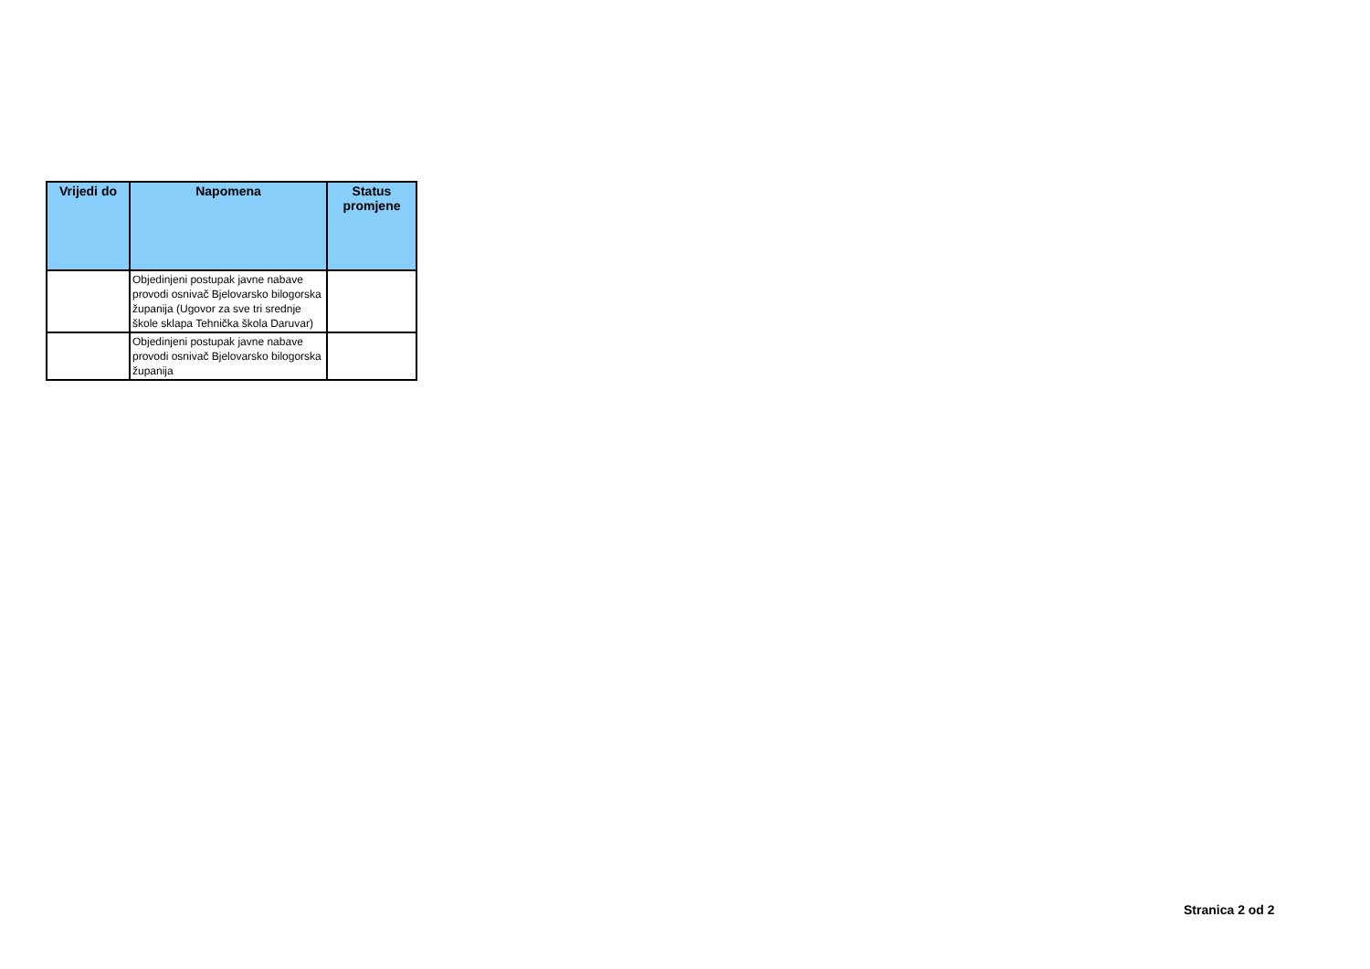| Vrijedi do | Napomena | Status promjene |
| --- | --- | --- |
| | Objedinjeni postupak javne nabave provodi osnivač Bjelovarsko bilogorska županija (Ugovor za sve tri srednje škole sklapa Tehnička škola Daruvar) | |
| | Objedinjeni postupak javne nabave provodi osnivač Bjelovarsko bilogorska županija | |
Stranica 2 od 2